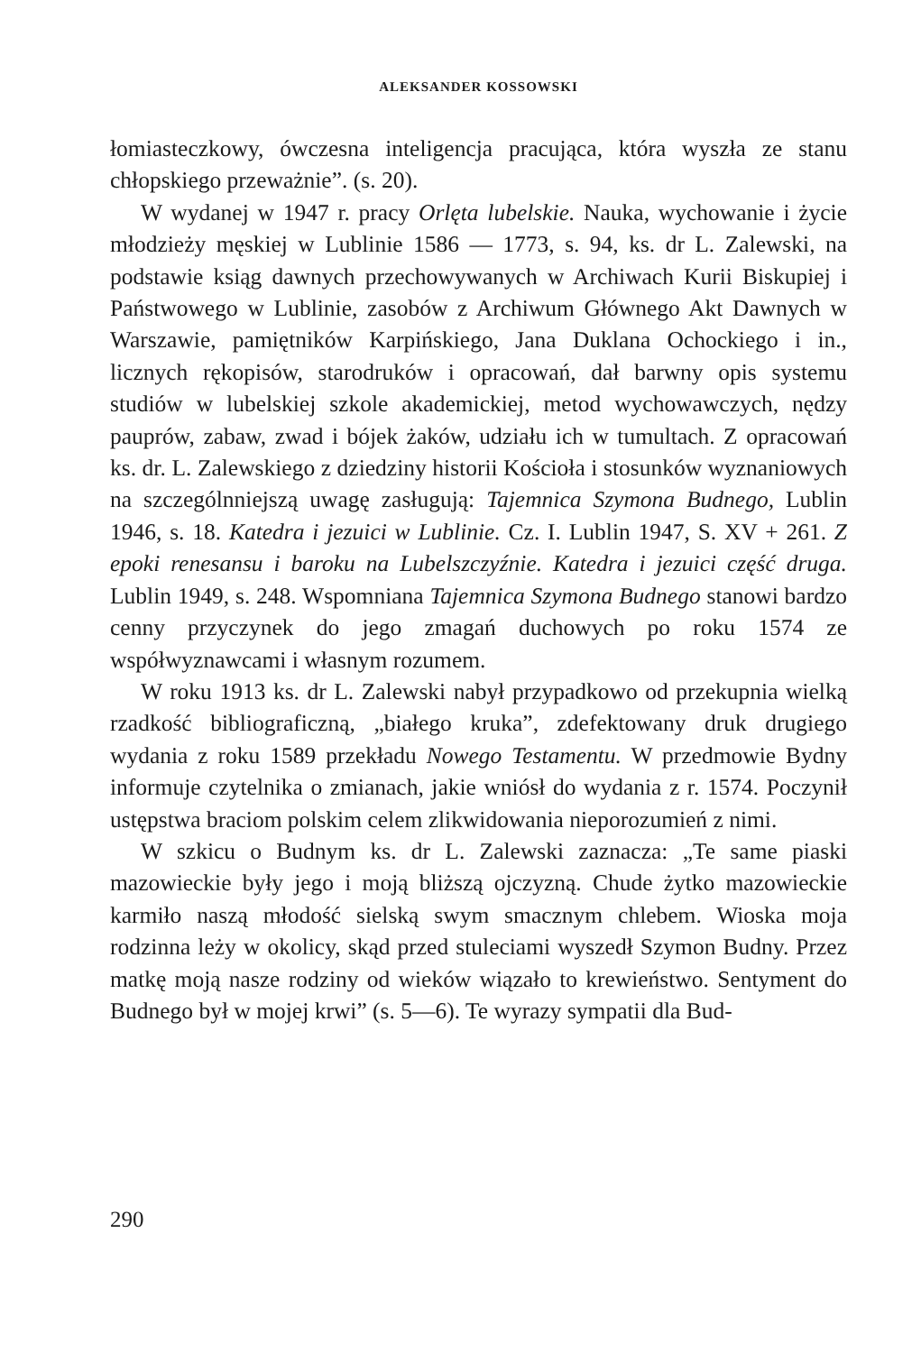ALEKSANDER KOSSOWSKI
łomiasteczkowy, ówczesna inteligencja pracująca, która wyszła ze stanu chłopskiego przeważnie”. (s. 20).
W wydanej w 1947 r. pracy Orlęta lubelskie. Nauka, wychowanie i życie młodzieży męskiej w Lublinie 1586 — 1773, s. 94, ks. dr L. Zalewski, na podstawie ksiąg dawnych przechowywanych w Archiwach Kurii Biskupiej i Państwowego w Lublinie, zasobów z Archiwum Głównego Akt Dawnych w Warszawie, pamiętników Karpińskiego, Jana Duklana Ochockiego i in., licznych rękopisów, starodruków i opracowań, dał barwny opis systemu studiów w lubelskiej szkole akademickiej, metod wychowawczych, nędzy pauprów, zabaw, zwad i bójek żaków, udziału ich w tumultach. Z opracowań ks. dr. L. Zalewskiego z dziedziny historii Kościoła i stosunków wyznaniowych na szczególnniejszą uwagę zasługują: Tajemnica Szymona Budnego, Lublin 1946, s. 18. Katedra i jezuici w Lublinie. Cz. I. Lublin 1947, S. XV + 261. Z epoki renesansu i baroku na Lubelszczyźnie. Katedra i jezuici część druga. Lublin 1949, s. 248. Wspomniana Tajemnica Szymona Budnego stanowi bardzo cenny przyczynek do jego zmagań duchowych po roku 1574 ze współwyznawcami i własnym rozumem.
W roku 1913 ks. dr L. Zalewski nabył przypadkowo od przekupnia wielką rzadkość bibliograficzną, „białego kruka”, zdefektowany druk drugiego wydania z roku 1589 przekładu Nowego Testamentu. W przedmowie Bydny informuje czytelnika o zmianach, jakie wniósł do wydania z r. 1574. Poczynił ustępstwa braciom polskim celem zlikwidowania nieporozumień z nimi.
W szkicu o Budnym ks. dr L. Zalewski zaznacza: „Te same piaski mazowieckie były jego i moją bliższą ojczyzną. Chude żytko mazowieckie karmiło naszą młodość sielską swym smacznym chlebem. Wioska moja rodzinna leży w okolicy, skąd przed stuleciami wyszedł Szymon Budny. Przez matkę moją nasze rodziny od wieków wiązało to krewieństwo. Sentyment do Budnego był w mojej krwi” (s. 5—6). Te wyrazy sympatii dla Bud-
290